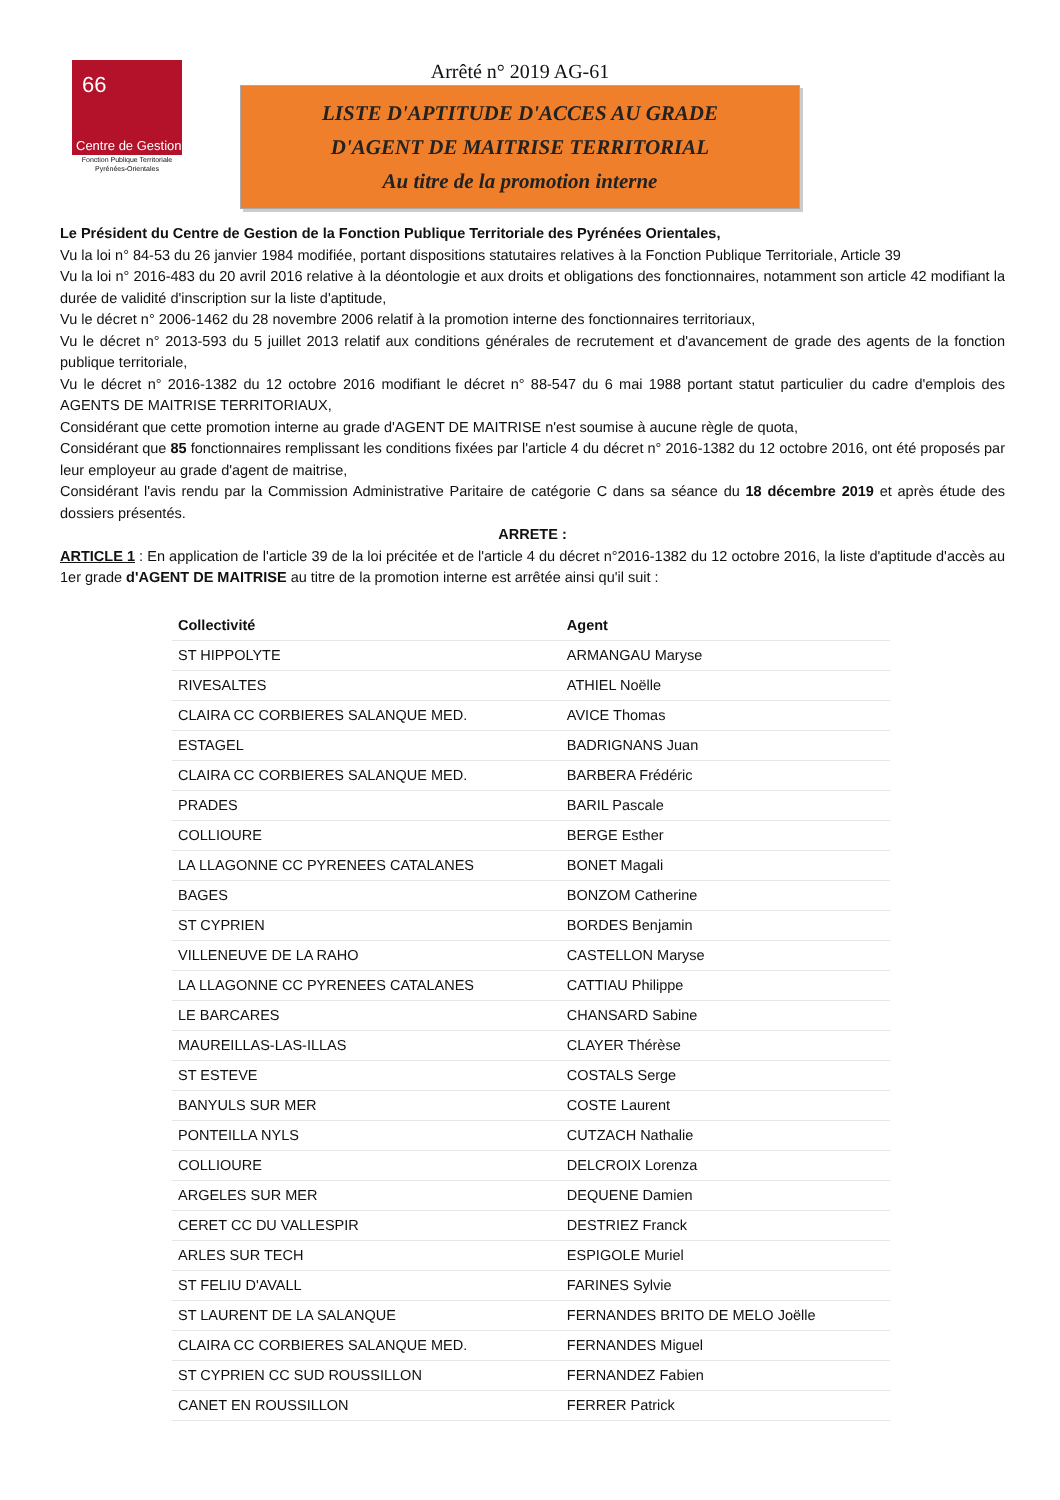66
Centre de Gestion
Fonction Publique Territoriale
Pyrénées-Orientales
Arrêté n° 2019 AG-61
LISTE D'APTITUDE D'ACCES AU GRADE
D'AGENT DE MAITRISE TERRITORIAL
Au titre de la promotion interne
Le Président du Centre de Gestion de la Fonction Publique Territoriale des Pyrénées Orientales,
Vu la loi n° 84-53 du 26 janvier 1984 modifiée, portant dispositions statutaires relatives à la Fonction Publique Territoriale, Article 39
Vu la loi n° 2016-483 du 20 avril 2016 relative à la déontologie et aux droits et obligations des fonctionnaires, notamment son article 42 modifiant la durée de validité d'inscription sur la liste d'aptitude,
Vu le décret n° 2006-1462 du 28 novembre 2006 relatif à la promotion interne des fonctionnaires territoriaux,
Vu le décret n° 2013-593 du 5 juillet 2013 relatif aux conditions générales de recrutement et d'avancement de grade des agents de la fonction publique territoriale,
Vu le décret n° 2016-1382 du 12 octobre 2016 modifiant le décret n° 88-547 du 6 mai 1988 portant statut particulier du cadre d'emplois des AGENTS DE MAITRISE TERRITORIAUX,
Considérant que cette promotion interne au grade d'AGENT DE MAITRISE n'est soumise à aucune règle de quota,
Considérant que 85 fonctionnaires remplissant les conditions fixées par l'article 4 du décret n° 2016-1382 du 12 octobre 2016, ont été proposés par leur employeur au grade d'agent de maitrise,
Considérant l'avis rendu par la Commission Administrative Paritaire de catégorie C dans sa séance du 18 décembre 2019 et après étude des dossiers présentés.
ARRETE :
ARTICLE 1 : En application de l'article 39 de la loi précitée et de l'article 4 du décret n°2016-1382 du 12 octobre 2016, la liste d'aptitude d'accès au 1er grade d'AGENT DE MAITRISE au titre de la promotion interne est arrêtée ainsi qu'il suit :
| Collectivité | Agent |
| --- | --- |
| ST HIPPOLYTE | ARMANGAU Maryse |
| RIVESALTES | ATHIEL Noëlle |
| CLAIRA CC CORBIERES SALANQUE MED. | AVICE Thomas |
| ESTAGEL | BADRIGNANS Juan |
| CLAIRA CC CORBIERES SALANQUE MED. | BARBERA Frédéric |
| PRADES | BARIL Pascale |
| COLLIOURE | BERGE Esther |
| LA LLAGONNE CC PYRENEES CATALANES | BONET Magali |
| BAGES | BONZOM Catherine |
| ST CYPRIEN | BORDES Benjamin |
| VILLENEUVE DE LA RAHO | CASTELLON Maryse |
| LA LLAGONNE CC PYRENEES CATALANES | CATTIAU Philippe |
| LE BARCARES | CHANSARD Sabine |
| MAUREILLAS-LAS-ILLAS | CLAYER Thérèse |
| ST ESTEVE | COSTALS Serge |
| BANYULS SUR MER | COSTE Laurent |
| PONTEILLA NYLS | CUTZACH Nathalie |
| COLLIOURE | DELCROIX Lorenza |
| ARGELES SUR MER | DEQUENE Damien |
| CERET CC DU VALLESPIR | DESTRIEZ Franck |
| ARLES SUR TECH | ESPIGOLE Muriel |
| ST FELIU D'AVALL | FARINES Sylvie |
| ST LAURENT DE LA SALANQUE | FERNANDES BRITO DE MELO Joëlle |
| CLAIRA CC CORBIERES SALANQUE MED. | FERNANDES Miguel |
| ST CYPRIEN CC SUD ROUSSILLON | FERNANDEZ Fabien |
| CANET EN ROUSSILLON | FERRER Patrick |